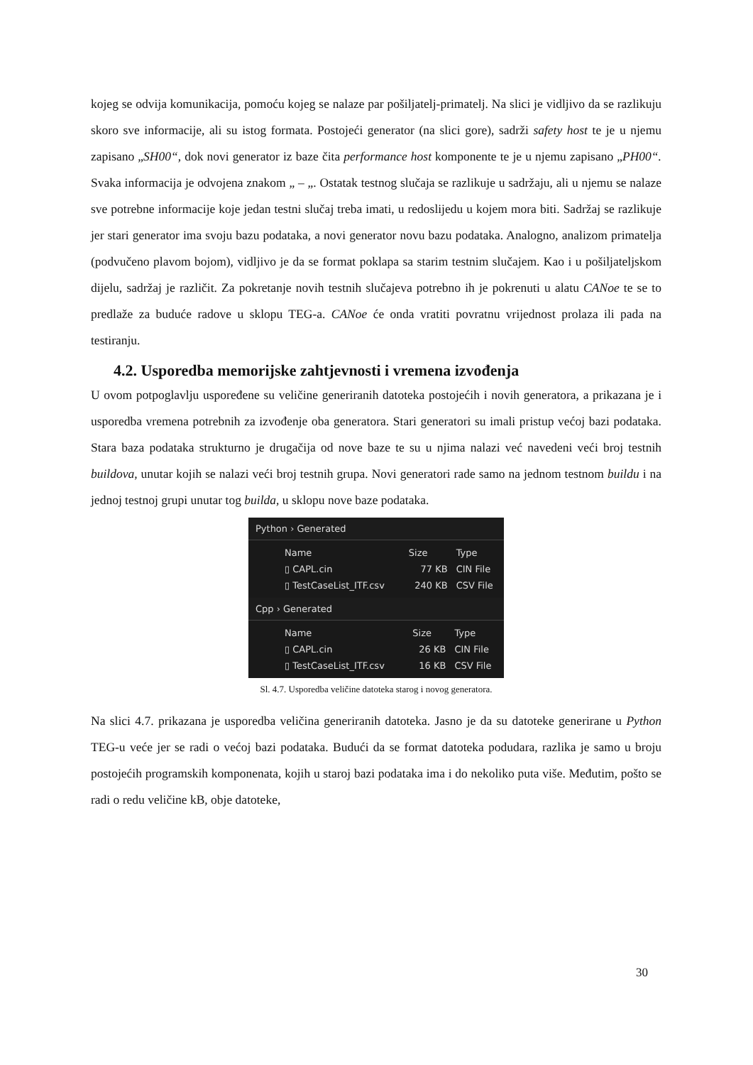kojeg se odvija komunikacija, pomoću kojeg se nalaze par pošiljatelj-primatelj. Na slici je vidljivo da se razlikuju skoro sve informacije, ali su istog formata. Postojeći generator (na slici gore), sadrži safety host te je u njemu zapisano „SH00“, dok novi generator iz baze čita performance host komponente te je u njemu zapisano „PH00“. Svaka informacija je odvojena znakom „ – „. Ostatak testnog slučaja se razlikuje u sadržaju, ali u njemu se nalaze sve potrebne informacije koje jedan testni slučaj treba imati, u redoslijedu u kojem mora biti. Sadržaj se razlikuje jer stari generator ima svoju bazu podataka, a novi generator novu bazu podataka. Analogno, analizom primatelja (podvučeno plavom bojom), vidljivo je da se format poklapa sa starim testnim slučajem. Kao i u pošiljateljskom dijelu, sadržaj je različit. Za pokretanje novih testnih slučajeva potrebno ih je pokrenuti u alatu CANoe te se to predlaže za buduće radove u sklopu TEG-a. CANoe će onda vratiti povratnu vrijednost prolaza ili pada na testiranju.
4.2. Usporedba memorijske zahtjevnosti i vremena izvođenja
U ovom potpoglavlju uspoređene su veličine generiranih datoteka postojećih i novih generatora, a prikazana je i usporedba vremena potrebnih za izvođenje oba generatora. Stari generatori su imali pristup većoj bazi podataka. Stara baza podataka strukturno je drugačija od nove baze te su u njima nalazi već navedeni veći broj testnih buildova, unutar kojih se nalazi veći broj testnih grupa. Novi generatori rade samo na jednom testnom buildu i na jednoj testnoj grupi unutar tog builda, u sklopu nove baze podataka.
Python › Generated
| Name | Size | Type |
| --- | --- | --- |
| ▯ CAPL.cin | 77 KB | CIN File |
| ▯ TestCaseList_ITF.csv | 240 KB | CSV File |
Cpp › Generated
| Name | Size | Type |
| --- | --- | --- |
| ▯ CAPL.cin | 26 KB | CIN File |
| ▯ TestCaseList_ITF.csv | 16 KB | CSV File |
Sl. 4.7. Usporedba veličine datoteka starog i novog generatora.
Na slici 4.7. prikazana je usporedba veličina generiranih datoteka. Jasno je da su datoteke generirane u Python TEG-u veće jer se radi o većoj bazi podataka. Budući da se format datoteka podudara, razlika je samo u broju postojećih programskih komponenata, kojih u staroj bazi podataka ima i do nekoliko puta više. Međutim, pošto se radi o redu veličine kB, obje datoteke,
30